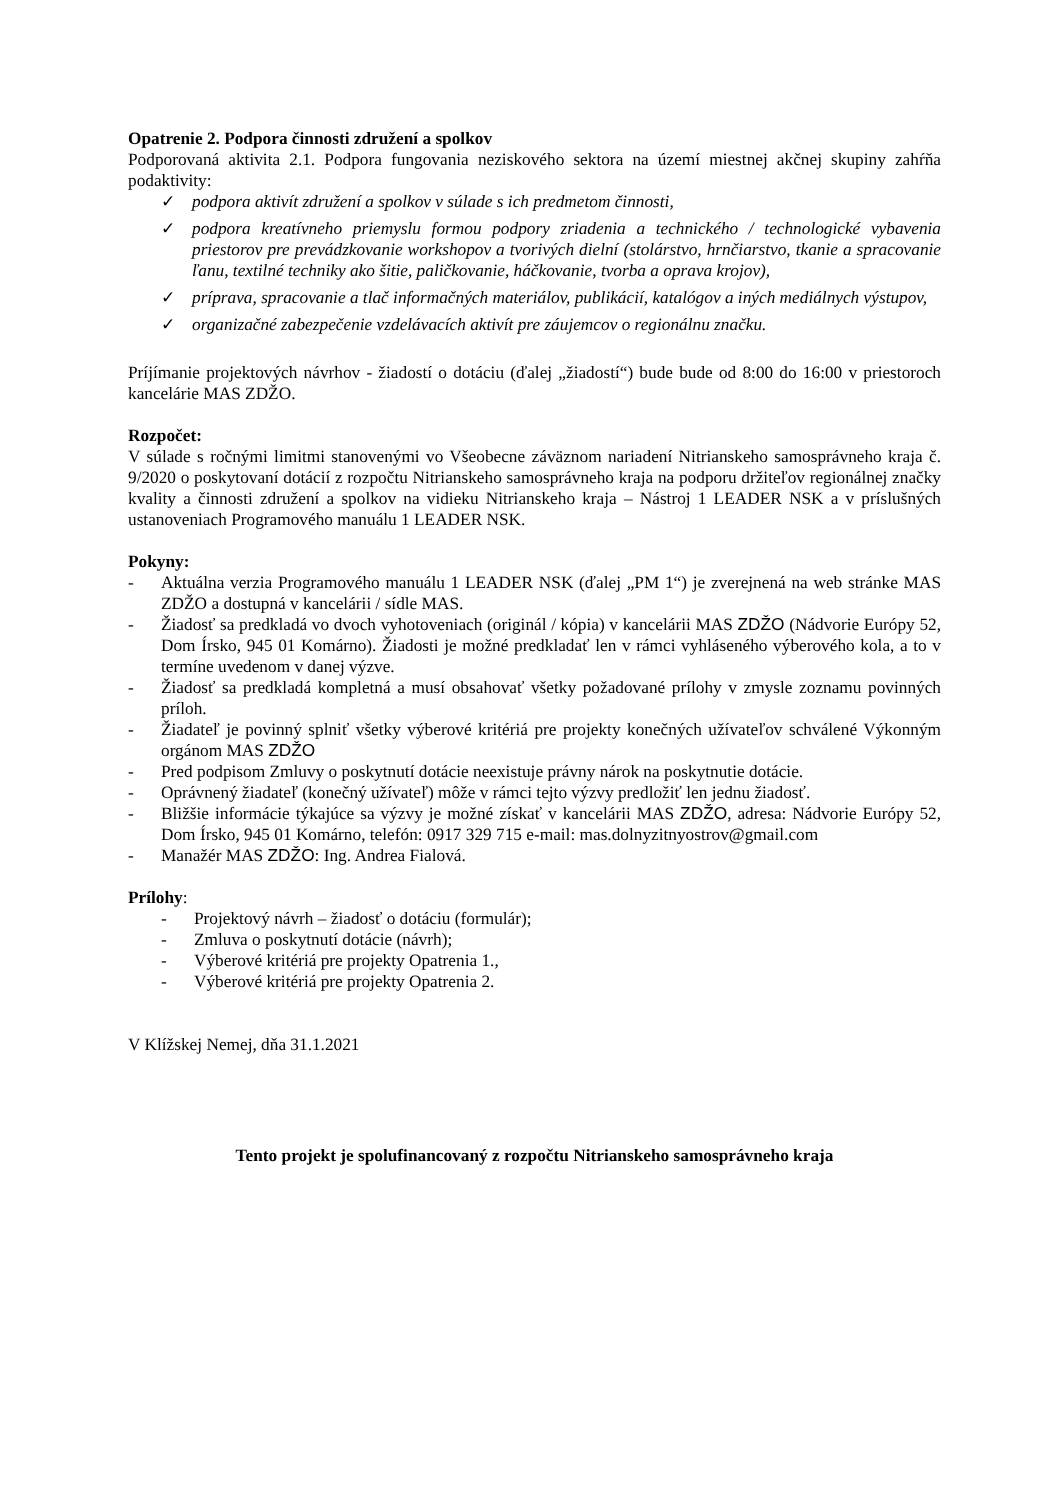Opatrenie 2. Podpora činnosti združení a spolkov
Podporovaná aktivita 2.1. Podpora fungovania neziskového sektora na území miestnej akčnej skupiny zahŕňa podaktivity:
✓ podpora aktivít združení a spolkov v súlade s ich predmetom činnosti,
✓ podpora kreatívneho priemyslu formou podpory zriadenia a technického / technologické vybavenia priestorov pre prevádzkovanie workshopov a tvorivých dielní (stolárstvo, hrnčiarstvo, tkanie a spracovanie ľanu, textilné techniky ako šitie, paličkovanie, háčkovanie, tvorba a oprava krojov),
✓ príprava, spracovanie a tlač informačných materiálov, publikácií, katalógov a iných mediálnych výstupov,
✓ organizačné zabezpečenie vzdelávacích aktivít pre záujemcov o regionálnu značku.
Príjímanie projektových návrhov - žiadostí o dotáciu (ďalej „žiadostí“) bude bude od 8:00 do 16:00 v priestoroch kancelárie MAS ZDŽO.
Rozpočet:
V súlade s ročnými limitmi stanovenými vo Všeobecne záväznom nariadení Nitrianskeho samosprávneho kraja č. 9/2020 o poskytovaní dotácií z rozpočtu Nitrianskeho samosprávneho kraja na podporu držiteľov regionálnej značky kvality a činnosti združení a spolkov na vidieku Nitrianskeho kraja – Nástroj 1 LEADER NSK a v príslušných ustanoveniach Programového manuálu 1 LEADER NSK.
Pokyny:
- Aktuálna verzia Programového manuálu 1 LEADER NSK (ďalej „PM 1“) je zverejnená na web stránke MAS ZDŽO a dostupná v kancelárii / sídle MAS.
- Žiadosť sa predkladá vo dvoch vyhotoveniach (originál / kópia) v kancelárii MAS ZDŽO (Nádvorie Európy 52, Dom Írsko, 945 01 Komárno). Žiadosti je možné predkladať len v rámci vyhláseného výberového kola, a to v termíne uvedenom v danej výzve.
- Žiadosť sa predkladá kompletná a musí obsahovať všetky požadované prílohy v zmysle zoznamu povinných príloh.
- Žiadateľ je povinný splniť všetky výberové kritériá pre projekty konečných užívateľov schválené Výkonným orgánom MAS ZDŽO
- Pred podpisom Zmluvy o poskytnutí dotácie neexistuje právny nárok na poskytnutie dotácie.
- Oprávnený žiadateľ (konečný užívateľ) môže v rámci tejto výzvy predložiť len jednu žiadosť.
- Bližšie informácie týkajúce sa výzvy je možné získať v kancelárii MAS ZDŽO, adresa: Nádvorie Európy 52, Dom Írsko, 945 01 Komárno, telefón: 0917 329 715 e-mail: mas.dolnyzitnyostrov@gmail.com
- Manažér MAS ZDŽO: Ing. Andrea Fialová.
Prílohy:
- Projektový návrh – žiadosť o dotáciu (formulár);
- Zmluva o poskytnutí dotácie (návrh);
- Výberové kritériá pre projekty Opatrenia 1.,
- Výberové kritériá pre projekty Opatrenia 2.
V Klížskej Nemej, dňa 31.1.2021
Tento projekt je spolufinancovaný z rozpočtu Nitrianskeho samosprávneho kraja